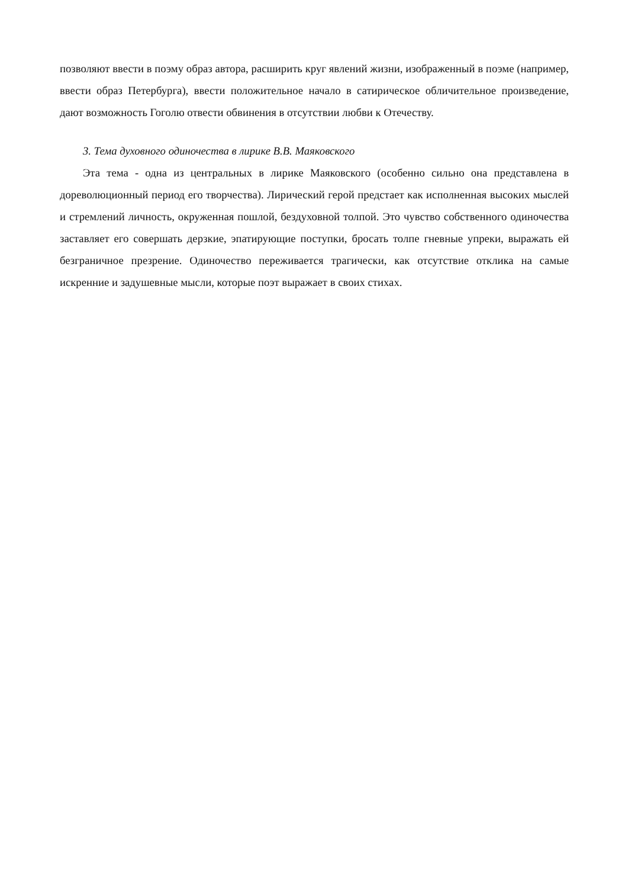позволяют ввести в поэму образ автора, расширить круг явлений жизни, изображенный в поэме (например, ввести образ Петербурга), ввести положительное начало в сатирическое обличительное произведение, дают возможность Гоголю отвести обвинения в отсутствии любви к Отечеству.
3. Тема духовного одиночества в лирике В.В. Маяковского
Эта тема - одна из центральных в лирике Маяковского (особенно сильно она представлена в дореволюционный период его творчества). Лирический герой предстает как исполненная высоких мыслей и стремлений личность, окруженная пошлой, бездуховной толпой. Это чувство собственного одиночества заставляет его совершать дерзкие, эпатирующие поступки, бросать толпе гневные упреки, выражать ей безграничное презрение. Одиночество переживается трагически, как отсутствие отклика на самые искренние и задушевные мысли, которые поэт выражает в своих стихах.